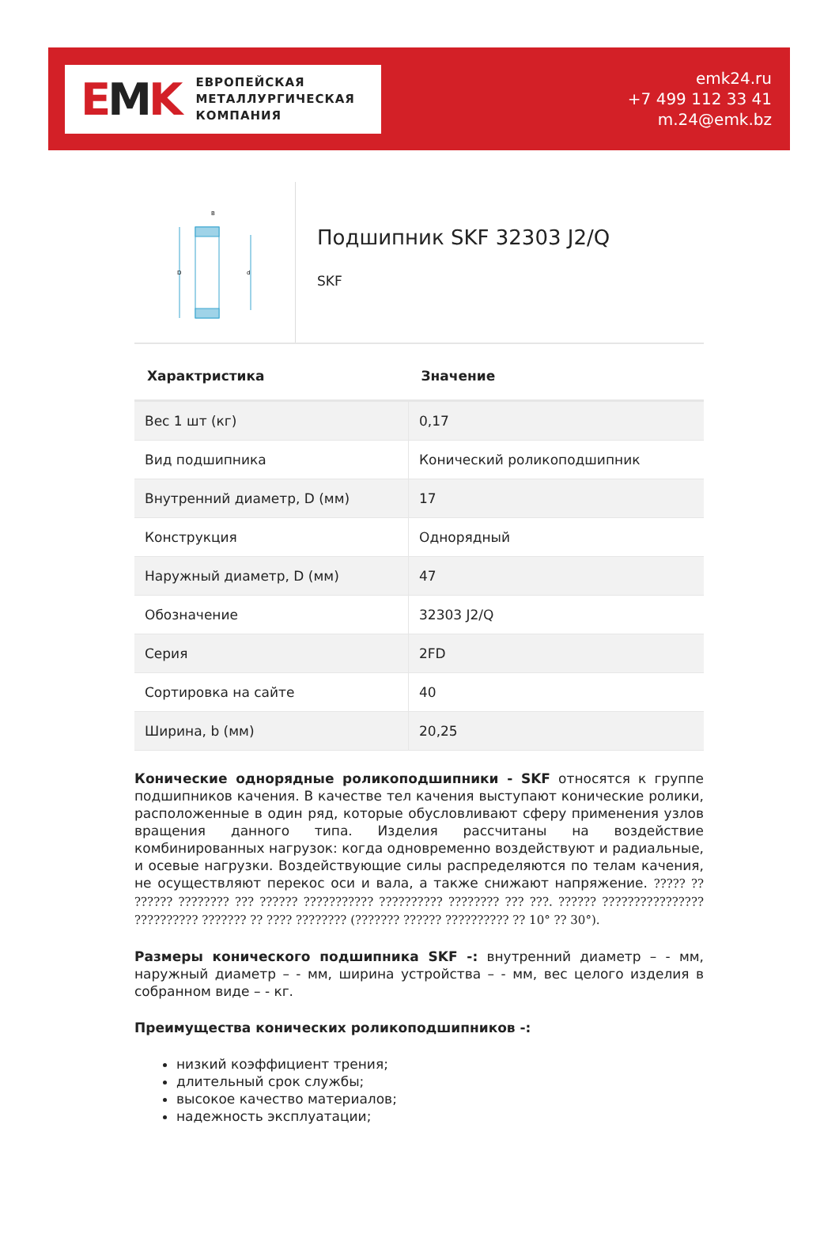EMK
ЕВРОПЕЙСКАЯ
МЕТАЛЛУРГИЧЕСКАЯ
КОМПАНИЯ
emk24.ru
+7 499 112 33 41
m.24@emk.bz
D
d
B
Подшипник SKF 32303 J2/Q
SKF
| Характристика | Значение |
| --- | --- |
| Вес 1 шт (кг) | 0,17 |
| Вид подшипника | Конический роликоподшипник |
| Внутренний диаметр, D (мм) | 17 |
| Конструкция | Однорядный |
| Наружный диаметр, D (мм) | 47 |
| Обозначение | 32303 J2/Q |
| Серия | 2FD |
| Сортировка на сайте | 40 |
| Ширина, b (мм) | 20,25 |
Конические однорядные роликоподшипники - SKF относятся к группе подшипников качения. В качестве тел качения выступают конические ролики, расположенные в один ряд, которые обусловливают сферу применения узлов вращения данного типа. Изделия рассчитаны на воздействие комбинированных нагрузок: когда одновременно воздействуют и радиальные, и осевые нагрузки. Воздействующие силы распределяются по телам качения, не осуществляют перекос оси и вала, а также снижают напряжение. ????? ?? ?????? ???????? ??? ?????? ??????????? ?????????? ???????? ??? ???. ?????? ???????????????? ?????????? ??????? ?? ???? ???????? (??????? ?????? ?????????? ?? 10° ?? 30°).
Размеры конического подшипника SKF -: внутренний диаметр – - мм, наружный диаметр – - мм, ширина устройства – - мм, вес целого изделия в собранном виде – - кг.
Преимущества конических роликоподшипников -:
низкий коэффициент трения;
длительный срок службы;
высокое качество материалов;
надежность эксплуатации;